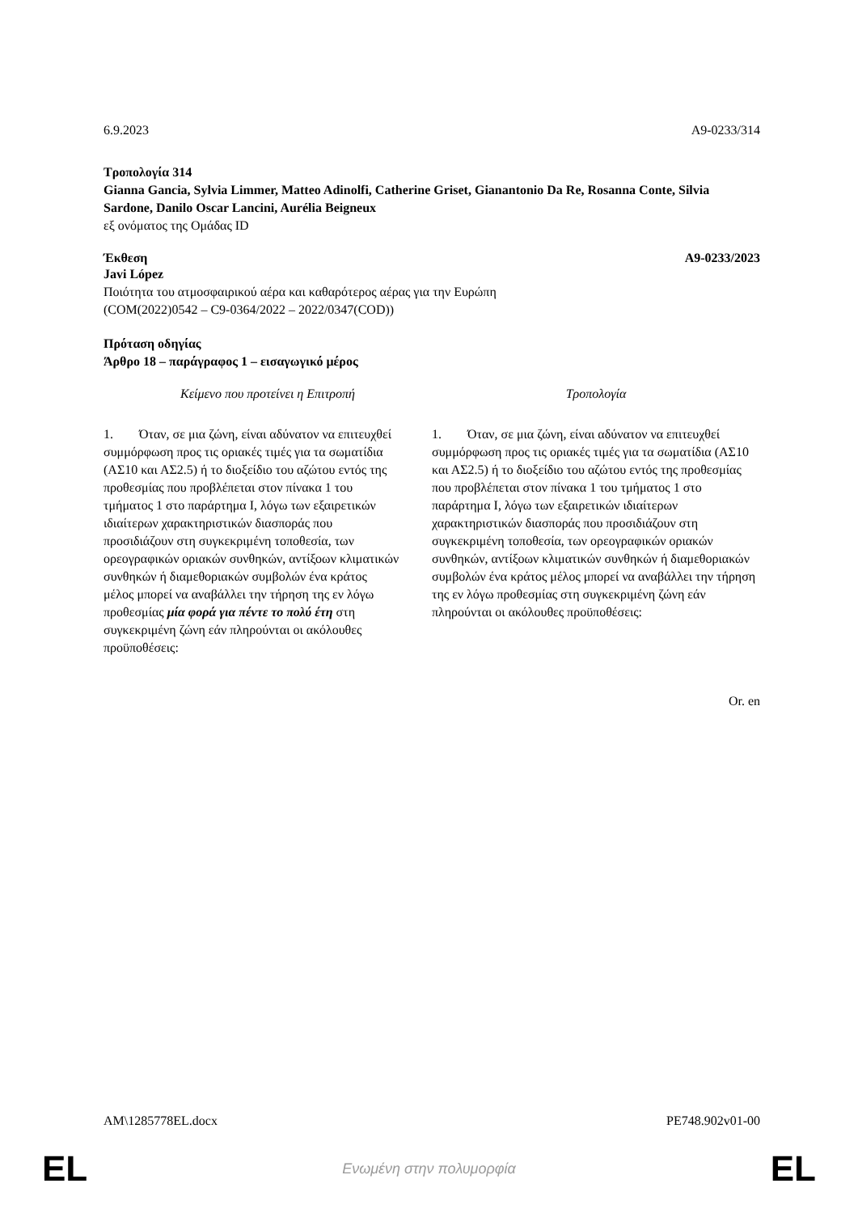6.9.2023 A9-0233/314
Τροπολογία 314
Gianna Gancia, Sylvia Limmer, Matteo Adinolfi, Catherine Griset, Gianantonio Da Re, Rosanna Conte, Silvia Sardone, Danilo Oscar Lancini, Aurélia Beigneux
εξ ονόματος της Ομάδας ID
Έκθεση A9-0233/2023
Javi López
Ποιότητα του ατμοσφαιρικού αέρα και καθαρότερος αέρας για την Ευρώπη
(COM(2022)0542 – C9-0364/2022 – 2022/0347(COD))
Πρόταση οδηγίας
Άρθρο 18 – παράγραφος 1 – εισαγωγικό μέρος
| Κείμενο που προτείνει η Επιτροπή | Τροπολογία |
| --- | --- |
| 1. Όταν, σε μια ζώνη, είναι αδύνατον να επιτευχθεί συμμόρφωση προς τις οριακές τιμές για τα σωματίδια (ΑΣ10 και ΑΣ2.5) ή το διοξείδιο του αζώτου εντός της προθεσμίας που προβλέπεται στον πίνακα 1 του τμήματος 1 στο παράρτημα I, λόγω των εξαιρετικών ιδιαίτερων χαρακτηριστικών διασποράς που προσιδιάζουν στη συγκεκριμένη τοποθεσία, των ορεογραφικών οριακών συνθηκών, αντίξοων κλιματικών συνθηκών ή διαμεθοριακών συμβολών ένα κράτος μέλος μπορεί να αναβάλλει την τήρηση της εν λόγω προθεσμίας μία φορά για πέντε το πολύ έτη στη συγκεκριμένη ζώνη εάν πληρούνται οι ακόλουθες προϋποθέσεις: | 1. Όταν, σε μια ζώνη, είναι αδύνατον να επιτευχθεί συμμόρφωση προς τις οριακές τιμές για τα σωματίδια (ΑΣ10 και ΑΣ2.5) ή το διοξείδιο του αζώτου εντός της προθεσμίας που προβλέπεται στον πίνακα 1 του τμήματος 1 στο παράρτημα I, λόγω των εξαιρετικών ιδιαίτερων χαρακτηριστικών διασποράς που προσιδιάζουν στη συγκεκριμένη τοποθεσία, των ορεογραφικών οριακών συνθηκών, αντίξοων κλιματικών συνθηκών ή διαμεθοριακών συμβολών ένα κράτος μέλος μπορεί να αναβάλλει την τήρηση της εν λόγω προθεσμίας στη συγκεκριμένη ζώνη εάν πληρούνται οι ακόλουθες προϋποθέσεις: |
Or. en
AM\1285778EL.docx PE748.902v01-00
EL Ενωμένη στην πολυμορφία EL